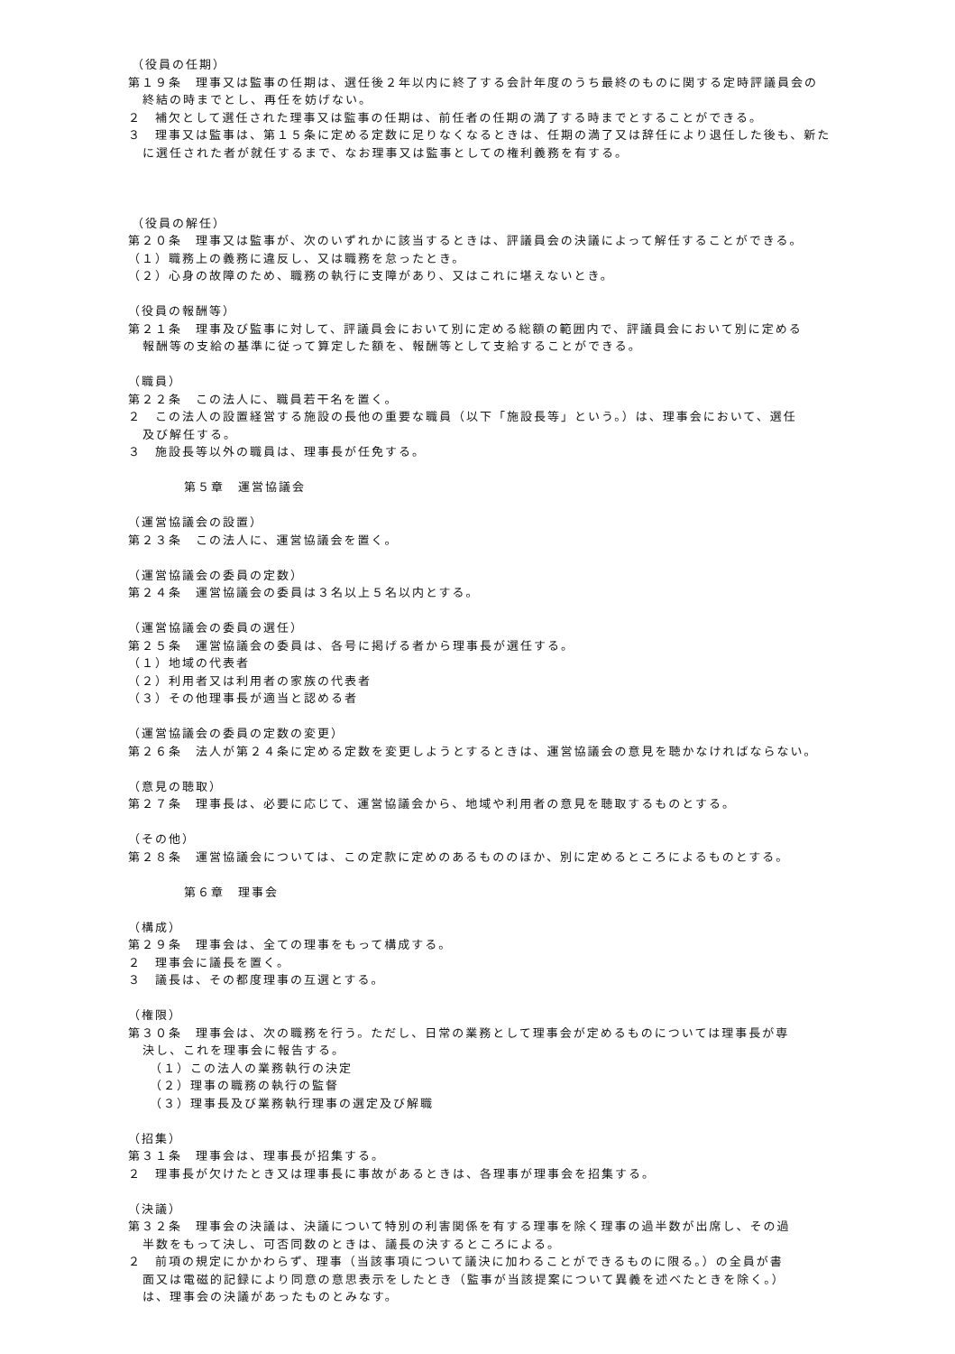（役員の任期）
第１９条　理事又は監事の任期は、選任後２年以内に終了する会計年度のうち最終のものに関する定時評議員会の
終結の時までとし、再任を妨げない。
２　補欠として選任された理事又は監事の任期は、前任者の任期の満了する時までとすることができる。
３　理事又は監事は、第１５条に定める定数に足りなくなるときは、任期の満了又は辞任により退任した後も、新た
に選任された者が就任するまで、なお理事又は監事としての権利義務を有する。
（役員の解任）
第２０条　理事又は監事が、次のいずれかに該当するときは、評議員会の決議によって解任することができる。
（１）職務上の義務に違反し、又は職務を怠ったとき。
（２）心身の故障のため、職務の執行に支障があり、又はこれに堪えないとき。
（役員の報酬等）
第２１条　理事及び監事に対して、評議員会において別に定める総額の範囲内で、評議員会において別に定める
報酬等の支給の基準に従って算定した額を、報酬等として支給することができる。
（職員）
第２２条　この法人に、職員若干名を置く。
２　この法人の設置経営する施設の長他の重要な職員（以下「施設長等」という。）は、理事会において、選任
及び解任する。
３　施設長等以外の職員は、理事長が任免する。
第５章　運営協議会
（運営協議会の設置）
第２３条　この法人に、運営協議会を置く。
（運営協議会の委員の定数）
第２４条　運営協議会の委員は３名以上５名以内とする。
（運営協議会の委員の選任）
第２５条　運営協議会の委員は、各号に掲げる者から理事長が選任する。
（１）地域の代表者
（２）利用者又は利用者の家族の代表者
（３）その他理事長が適当と認める者
（運営協議会の委員の定数の変更）
第２６条　法人が第２４条に定める定数を変更しようとするときは、運営協議会の意見を聴かなければならない。
（意見の聴取）
第２７条　理事長は、必要に応じて、運営協議会から、地域や利用者の意見を聴取するものとする。
（その他）
第２８条　運営協議会については、この定款に定めのあるもののほか、別に定めるところによるものとする。
第６章　理事会
（構成）
第２９条　理事会は、全ての理事をもって構成する。
２　理事会に議長を置く。
３　議長は、その都度理事の互選とする。
（権限）
第３０条　理事会は、次の職務を行う。ただし、日常の業務として理事会が定めるものについては理事長が専
決し、これを理事会に報告する。
（１）この法人の業務執行の決定
（２）理事の職務の執行の監督
（３）理事長及び業務執行理事の選定及び解職
（招集）
第３１条　理事会は、理事長が招集する。
２　理事長が欠けたとき又は理事長に事故があるときは、各理事が理事会を招集する。
（決議）
第３２条　理事会の決議は、決議について特別の利害関係を有する理事を除く理事の過半数が出席し、その過
半数をもって決し、可否同数のときは、議長の決するところによる。
２　前項の規定にかかわらず、理事（当該事項について議決に加わることができるものに限る。）の全員が書
面又は電磁的記録により同意の意思表示をしたとき（監事が当該提案について異義を述べたときを除く。）
は、理事会の決議があったものとみなす。